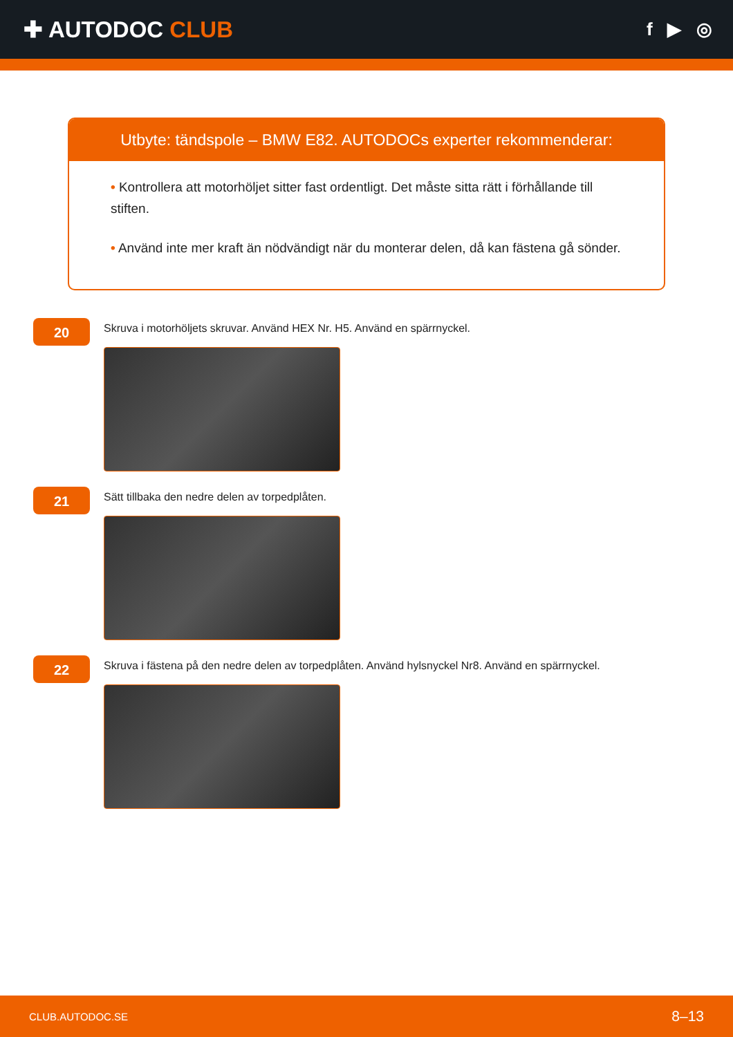✚ AUTODOC CLUB
f ▶ ◎
Utbyte: tändspole – BMW E82. AUTODOCs experter rekommenderar:
• Kontrollera att motorhöljet sitter fast ordentligt. Det måste sitta rätt i förhållande till stiften.
• Använd inte mer kraft än nödvändigt när du monterar delen, då kan fästena gå sönder.
20
Skruva i motorhöljets skruvar. Använd HEX Nr. H5. Använd en spärrnyckel.
21
Sätt tillbaka den nedre delen av torpedplåten.
22
Skruva i fästena på den nedre delen av torpedplåten. Använd hylsnyckel Nr8. Använd en spärrnyckel.
CLUB.AUTODOC.SE 8–13